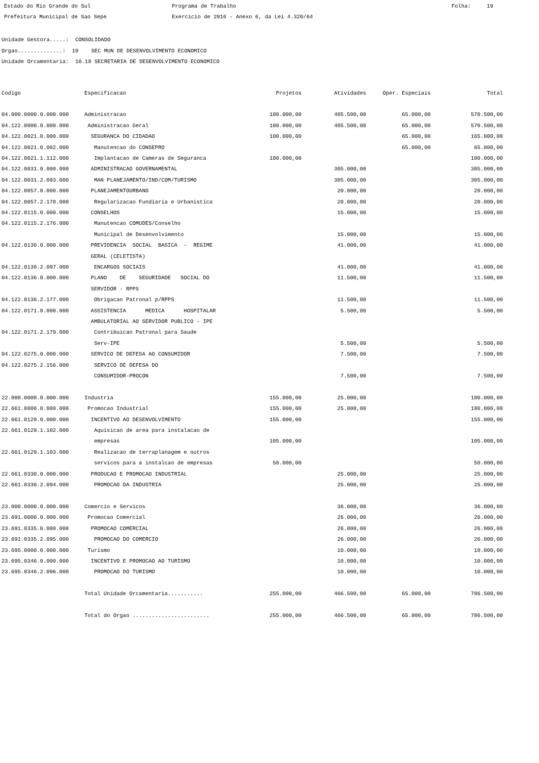Estado do Rio Grande do Sul
Programa de Trabalho
Folha: 19
Prefeitura Municipal de Sao Sepe
Exercicio de 2016 - Anexo 6, da Lei 4.320/64
Unidade Gestora.....: CONSOLIDADO Orgao..............: 10 SEC MUN DE DESENVOLVIMENTO ECONOMICO Unidade Orcamentaria: 10.18 SECRETARIA DE DESENVOLVIMENTO ECONOMICO
| Codigo | Especificacao | Projetos | Atividades | Oper. Especiais | Total |
| --- | --- | --- | --- | --- | --- |
| 04.000.0000.0.000.000 | Administracao | 100.000,00 | 405.500,00 | 65.000,00 | 570.500,00 |
| 04.122.0000.0.000.000 | Administracao Geral | 100.000,00 | 405.500,00 | 65.000,00 | 570.500,00 |
| 04.122.0021.0.000.000 | SEGURANCA DO CIDADAO | 100.000,00 | | 65.000,00 | 165.000,00 |
| 04.122.0021.0.002.000 | Manutencao do CONSEPRO | | | 65.000,00 | 65.000,00 |
| 04.122.0021.1.112.000 | Implantacao de Cameras de Seguranca | 100.000,00 | | | 100.000,00 |
| 04.122.0031.0.000.000 | ADMINISTRACAO GOVERNAMENTAL | | 305.000,00 | | 305.000,00 |
| 04.122.0031.2.093.000 | MAN PLANEJAMENTO/IND/COM/TURISMO | | 305.000,00 | | 305.000,00 |
| 04.122.0057.0.000.000 | PLANEJAMENTOURBANO | | 20.000,00 | | 20.000,00 |
| 04.122.0057.2.178.000 | Regularizacao Fundiaria e Urbanistica | | 20.000,00 | | 20.000,00 |
| 04.122.0115.0.000.000 | CONSELHOS | | 15.000,00 | | 15.000,00 |
| 04.122.0115.2.176.000 | Manutencao COMUDES/Conselho Municipal de Desenvolvimento | | 15.000,00 | | 15.000,00 |
| 04.122.0130.0.000.000 | PREVIDENCIA SOCIAL BASICA - REGIME GERAL (CELETISTA) | | 41.000,00 | | 41.000,00 |
| 04.122.0130.2.097.000 | ENCARGOS SOCIAIS | | 41.000,00 | | 41.000,00 |
| 04.122.0136.0.000.000 | PLANO DE SEGURIDADE SOCIAL DO SERVIDOR - RPPS | | 11.500,00 | | 11.500,00 |
| 04.122.0136.2.177.000 | Obrigacao Patronal p/RPPS | | 11.500,00 | | 11.500,00 |
| 04.122.0171.0.000.000 | ASSISTENCIA MEDICA HOSPITALAR AMBULATORIAL AO SERVIDOR PUBLICO - IPE | | 5.500,00 | | 5.500,00 |
| 04.122.0171.2.179.000 | Contribuicao Patronal para Saude Serv-IPE | | 5.500,00 | | 5.500,00 |
| 04.122.0275.0.000.000 | SERVICO DE DEFESA AO CONSUMIDOR | | 7.500,00 | | 7.500,00 |
| 04.122.0275.2.156.000 | SERVICO DE DEFESA DO CONSUMIDOR-PROCON | | 7.500,00 | | 7.500,00 |
| 22.000.0000.0.000.000 | Industria | 155.000,00 | 25.000,00 | | 180.000,00 |
| 22.661.0000.0.000.000 | Promocao Industrial | 155.000,00 | 25.000,00 | | 180.000,00 |
| 22.661.0129.0.000.000 | INCENTIVO AO DESENVOLVIMENTO | 155.000,00 | | | 155.000,00 |
| 22.661.0129.1.102.000 | Aquisicao de area para instalacao de empresas | 105.000,00 | | | 105.000,00 |
| 22.661.0129.1.103.000 | Realizacao de terraplanagem e outros servicos para a instalcao de empresas | 50.000,00 | | | 50.000,00 |
| 22.661.0330.0.000.000 | PRODUCAO E PROMOCAO INDUSTRIAL | | 25.000,00 | | 25.000,00 |
| 22.661.0330.2.094.000 | PROMOCAO DA INDUSTRIA | | 25.000,00 | | 25.000,00 |
| 23.000.0000.0.000.000 | Comercio e Servicos | | 36.000,00 | | 36.000,00 |
| 23.691.0000.0.000.000 | Promocao Comercial | | 26.000,00 | | 26.000,00 |
| 23.691.0335.0.000.000 | PROMOCAO COMERCIAL | | 26.000,00 | | 26.000,00 |
| 23.691.0335.2.095.000 | PROMOCAO DO COMERCIO | | 26.000,00 | | 26.000,00 |
| 23.695.0000.0.000.000 | Turismo | | 10.000,00 | | 10.000,00 |
| 23.695.0346.0.000.000 | INCENTIVO E PROMOCAO AO TURISMO | | 10.000,00 | | 10.000,00 |
| 23.695.0346.2.096.000 | PROMOCAO DO TURISMO | | 10.000,00 | | 10.000,00 |
| | Total Unidade Orcamentaria........... | 255.000,00 | 466.500,00 | 65.000,00 | 786.500,00 |
| | Total do Orgao ........................ | 255.000,00 | 466.500,00 | 65.000,00 | 786.500,00 |